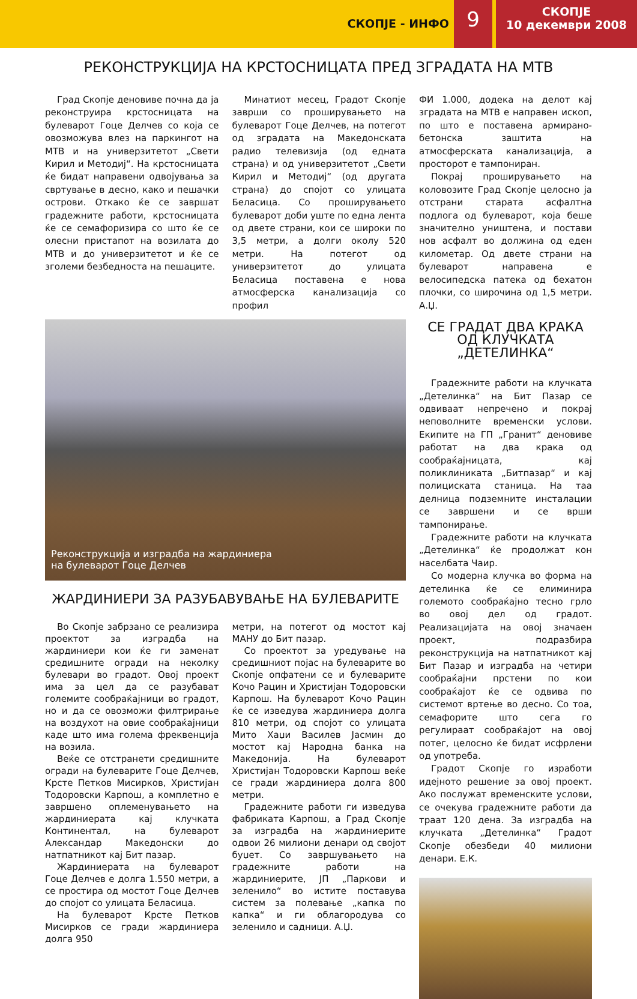СКОПЈЕ - ИНФО
9
СКОПЈЕ
10 декември 2008
РЕКОНСТРУКЦИЈА НА КРСТОСНИЦАТА ПРЕД ЗГРАДАТА НА МТВ
Град Скопје деновиве почна да ја реконструира крстосницата на булеварот Гоце Делчев со која се овозможува влез на паркингот на МТВ и на универзитетот „Свети Кирил и Методиј“. На крстосницата ќе бидат направени одвојувања за свртување в десно, како и пешачки острови. Откако ќе се завршат градежните работи, крстосницата ќе се семафоризира со што ќе се олесни пристапот на возилата до МТВ и до универзитетот и ќе се зголеми безбедноста на пешаците.
Минатиот месец, Градот Скопје заврши со проширувањето на булеварот Гоце Делчев, на потегот од зградата на Македонската радио телевизија (од едната страна) и од универзитетот „Свети Кирил и Методиј“ (од другата страна) до спојот со улицата Беласица. Со проширувањето булеварот доби уште по една лента од двете страни, кои се широки по 3,5 метри, а долги околу 520 метри. На потегот од универзитетот до улицата Беласица поставена е нова атмосферска канализација со профил
Реконструкција и изградба на жардиниера
на булеварот Гоце Делчев
ЖАРДИНИЕРИ ЗА РАЗУБАВУВАЊЕ НА БУЛЕВАРИТЕ
Во Скопје забрзано се реализира проектот за изградба на жардиниери кои ќе ги заменат средишните огради на неколку булевари во градот. Овој проект има за цел да се разубават големите сообраќајници во градот, но и да се овозможи филтрирање на воздухот на овие сообраќајници каде што има голема фреквенција на возила.
Веќе се отстранети средишните огради на булеварите Гоце Делчев, Крсте Петков Мисирков, Христијан Тодоровски Карпош, а комплетно е завршено оплеменувањето на жардиниерата кај клучката Континентал, на булеварот Александар Македонски до натпатникот кај Бит пазар.
Жардиниерата на булеварот Гоце Делчев е долга 1.550 метри, а се простира од мостот Гоце Делчев до спојот со улицата Беласица.
На булеварот Крсте Петков Мисирков се гради жардиниера долга 950
метри, на потегот од мостот кај МАНУ до Бит пазар.
Со проектот за уредување на средишниот појас на булеварите во Скопје опфатени се и булеварите Кочо Рацин и Христијан Тодоровски Карпош. На булеварот Кочо Рацин ќе се изведува жардиниера долга 810 метри, од спојот со улицата Мито Хаџи Василев Јасмин до мостот кај Народна банка на Македонија. На булеварот Христијан Тодоровски Карпош веќе се гради жардиниера долга 800 метри.
Градежните работи ги изведува фабриката Карпош, а Град Скопје за изградба на жардиниерите одвои 26 милиони денари од својот буџет. Со завршувањето на градежните работи на жардиниерите, ЈП „Паркови и зеленило“ во истите поставува систем за полевање „капка по капка“ и ги облагородува со зеленило и садници. А.Џ.
ФИ 1.000, додека на делот кај зградата на МТВ е направен ископ, по што е поставена армирано-бетонска заштита на атмосферската канализација, а просторот е тампониран.
Покрај проширувањето на коловозите Град Скопје целосно ја отстрани старата асфалтна подлога од булеварот, која беше значително уништена, и постави нов асфалт во должина од еден километар. Од двете страни на булеварот направена е велосипедска патека од бехатон плочки, со широчина од 1,5 метри. А.Џ.
СЕ ГРАДАТ ДВА КРАКА ОД КЛУЧКАТА „ДЕТЕЛИНКА“
Градежните работи на клучката „Детелинка“ на Бит Пазар се одвиваат непречено и покрај неповолните временски услови. Екипите на ГП „Гранит“ деновиве работат на два крака од сообраќајницата, кај поликлиниката „Битпазар“ и кај полициската станица. На таа делница подземните инсталации се завршени и се врши тампонирање.
Градежните работи на клучката „Детелинка“ ќе продолжат кон населбата Чаир.
Со модерна клучка во форма на детелинка ќе се елиминира големото сообраќајно тесно грло во овој дел од градот. Реализацијата на овој значаен проект, подразбира реконструкција на натпатникот кај Бит Пазар и изградба на четири сообраќајни прстени по кои сообраќајот ќе се одвива по системот вртење во десно. Со тоа, семафорите што сега го регулираат сообраќајот на овој потег, целосно ќе бидат исфрлени од употреба.
Градот Скопје го изработи идејното решение за овој проект. Ако послужат временските услови, се очекува градежните работи да траат 120 дена. За изградба на клучката „Детелинка“ Градот Скопје обезбеди 40 милиони денари. Е.К.